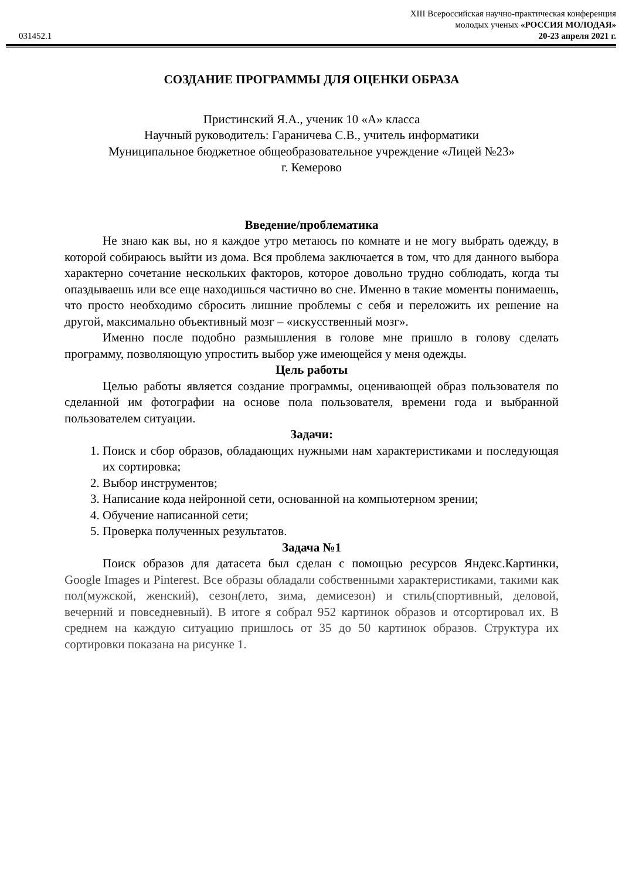XIII Всероссийская научно-практическая конференция
молодых ученых «РОССИЯ МОЛОДАЯ»
031452.1 20-23 апреля 2021 г.
СОЗДАНИЕ ПРОГРАММЫ ДЛЯ ОЦЕНКИ ОБРАЗА
Пристинский Я.А., ученик 10 «А» класса
Научный руководитель: Гараничева С.В., учитель информатики
Муниципальное бюджетное общеобразовательное учреждение «Лицей №23»
г. Кемерово
Введение/проблематика
Не знаю как вы, но я каждое утро метаюсь по комнате и не могу выбрать одежду, в которой собираюсь выйти из дома. Вся проблема заключается в том, что для данного выбора характерно сочетание нескольких факторов, которое довольно трудно соблюдать, когда ты опаздываешь или все еще находишься частично во сне. Именно в такие моменты понимаешь, что просто необходимо сбросить лишние проблемы с себя и переложить их решение на другой, максимально объективный мозг – «искусственный мозг».
Именно после подобно размышления в голове мне пришло в голову сделать программу, позволяющую упростить выбор уже имеющейся у меня одежды.
Цель работы
Целью работы является создание программы, оценивающей образ пользователя по сделанной им фотографии на основе пола пользователя, времени года и выбранной пользователем ситуации.
Задачи:
1. Поиск и сбор образов, обладающих нужными нам характеристиками и последующая их сортировка;
2. Выбор инструментов;
3. Написание кода нейронной сети, основанной на компьютерном зрении;
4. Обучение написанной сети;
5. Проверка полученных результатов.
Задача №1
Поиск образов для датасета был сделан с помощью ресурсов Яндекс.Картинки, Google Images и Pinterest. Все образы обладали собственными характеристиками, такими как пол(мужской, женский), сезон(лето, зима, демисезон) и стиль(спортивный, деловой, вечерний и повседневный). В итоге я собрал 952 картинок образов и отсортировал их. В среднем на каждую ситуацию пришлось от 35 до 50 картинок образов. Структура их сортировки показана на рисунке 1.